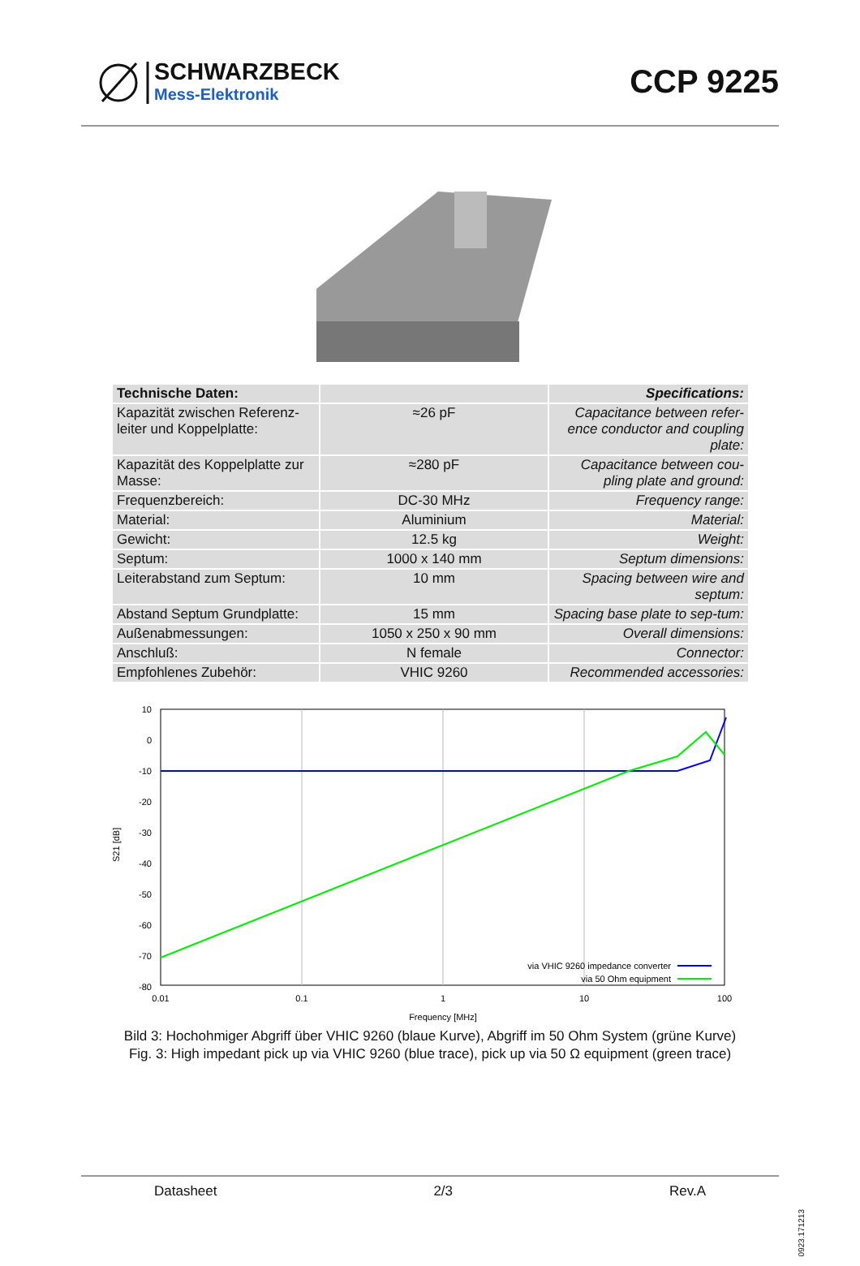SCHWARZBECK
Mess-Elektronik
CCP 9225
| Technische Daten: | | Specifications: |
| --- | --- | --- |
| Kapazität zwischen Referenz-leiter und Koppelplatte: | ≈26 pF | Capacitance between refer-ence conductor and coupling plate: |
| Kapazität des Koppelplatte zur Masse: | ≈280 pF | Capacitance between cou-pling plate and ground: |
| Frequenzbereich: | DC-30 MHz | Frequency range: |
| Material: | Aluminium | Material: |
| Gewicht: | 12.5 kg | Weight: |
| Septum: | 1000 x 140 mm | Septum dimensions: |
| Leiterabstand zum Septum: | 10 mm | Spacing between wire and septum: |
| Abstand Septum Grundplatte: | 15 mm | Spacing base plate to sep-tum: |
| Außenabmessungen: | 1050 x 250 x 90 mm | Overall dimensions: |
| Anschluß: | N female | Connector: |
| Empfohlenes Zubehör: | VHIC 9260 | Recommended accessories: |
10
0
-10
-20
-30
-40
-50
-60
-70
-80
S21 [dB]
0.01
0.1
1
10
100
Frequency [MHz]
via VHIC 9260 impedance converter
via 50 Ohm equipment
Bild 3: Hochohmiger Abgriff über VHIC 9260 (blaue Kurve), Abgriff im 50 Ohm System (grüne Kurve)
Fig. 3: High impedant pick up via VHIC 9260 (blue trace), pick up via 50 Ω equipment (green trace)
Datasheet 2/3 Rev.A
0923.171213